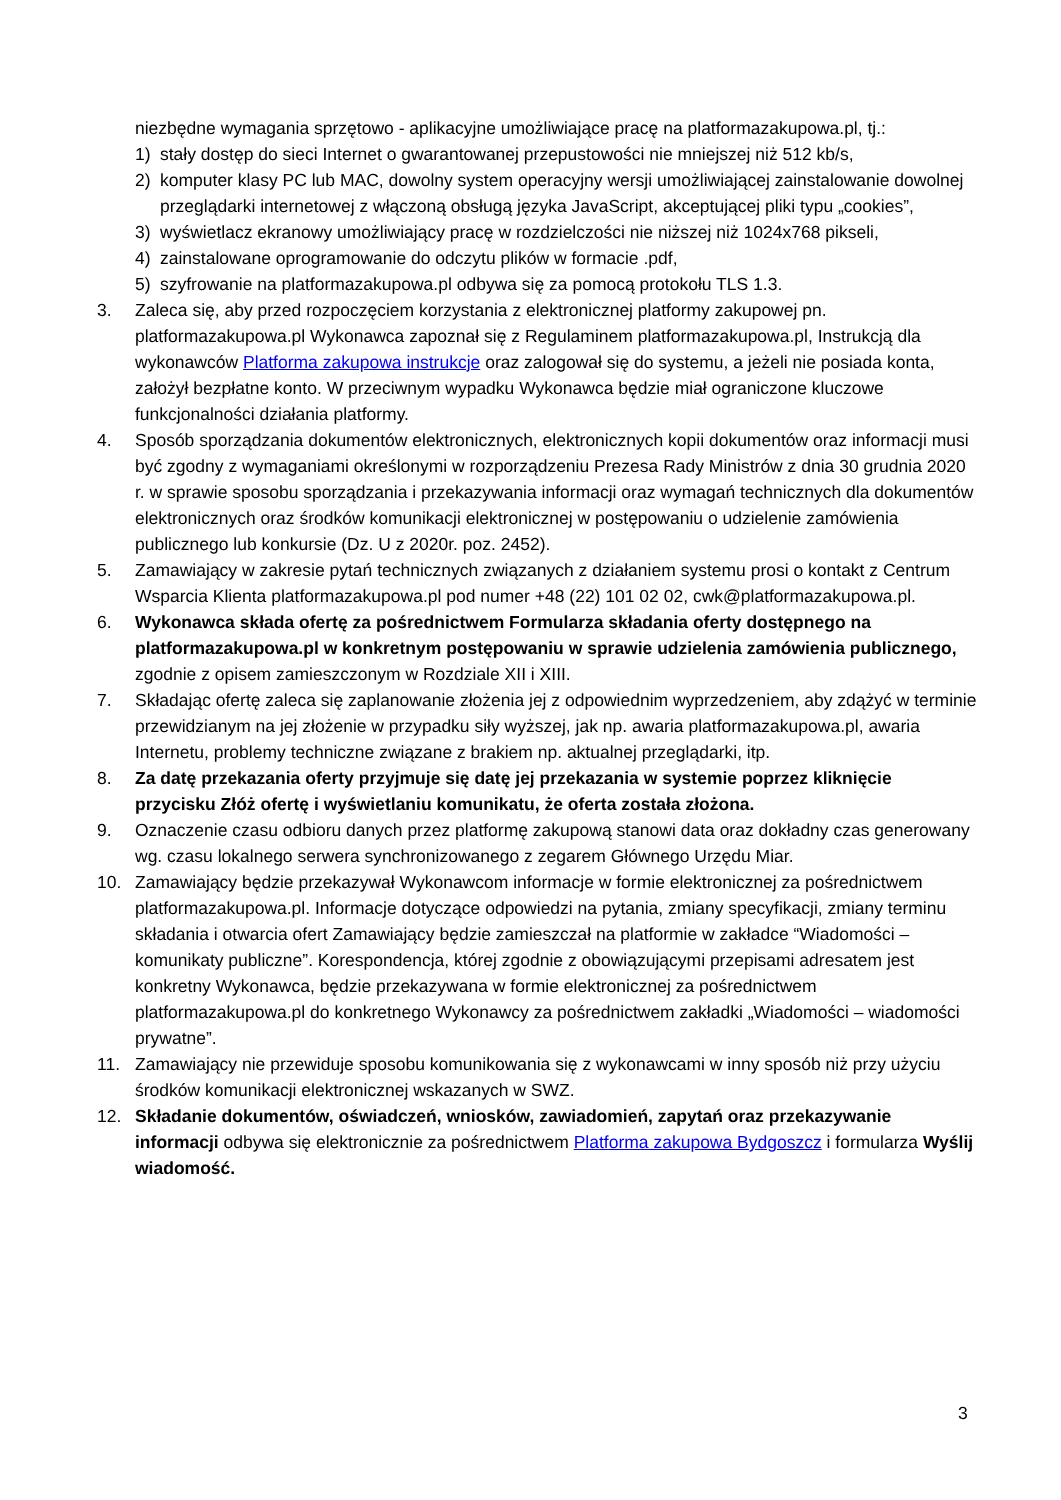niezbędne wymagania sprzętowo - aplikacyjne umożliwiające pracę na platformazakupowa.pl, tj.:
1) stały dostęp do sieci Internet o gwarantowanej przepustowości nie mniejszej niż 512 kb/s,
2) komputer klasy PC lub MAC, dowolny system operacyjny wersji umożliwiającej zainstalowanie dowolnej przeglądarki internetowej z włączoną obsługą języka JavaScript, akceptującej pliki typu „cookies”,
3) wyświetlacz ekranowy umożliwiający pracę w rozdzielczości nie niższej niż 1024x768 pikseli,
4) zainstalowane oprogramowanie do odczytu plików w formacie .pdf,
5) szyfrowanie na platformazakupowa.pl odbywa się za pomocą protokołu TLS 1.3.
3. Zaleca się, aby przed rozpoczęciem korzystania z elektronicznej platformy zakupowej pn. platformazakupowa.pl Wykonawca zapoznał się z Regulaminem platformazakupowa.pl, Instrukcją dla wykonawców Platforma zakupowa instrukcje oraz zalogował się do systemu, a jeżeli nie posiada konta, założył bezpłatne konto. W przeciwnym wypadku Wykonawca będzie miał ograniczone kluczowe funkcjonalności działania platformy.
4. Sposób sporządzania dokumentów elektronicznych, elektronicznych kopii dokumentów oraz informacji musi być zgodny z wymaganiami określonymi w rozporządzeniu Prezesa Rady Ministrów z dnia 30 grudnia 2020 r. w sprawie sposobu sporządzania i przekazywania informacji oraz wymagań technicznych dla dokumentów elektronicznych oraz środków komunikacji elektronicznej w postępowaniu o udzielenie zamówienia publicznego lub konkursie (Dz. U z 2020r. poz. 2452).
5. Zamawiający w zakresie pytań technicznych związanych z działaniem systemu prosi o kontakt z Centrum Wsparcia Klienta platformazakupowa.pl pod numer +48 (22) 101 02 02, cwk@platformazakupowa.pl.
6. Wykonawca składa ofertę za pośrednictwem Formularza składania oferty dostępnego na platformazakupowa.pl w konkretnym postępowaniu w sprawie udzielenia zamówienia publicznego, zgodnie z opisem zamieszczonym w Rozdziale XII i XIII.
7. Składając ofertę zaleca się zaplanowanie złożenia jej z odpowiednim wyprzedzeniem, aby zdążyć w terminie przewidzianym na jej złożenie w przypadku siły wyższej, jak np. awaria platformazakupowa.pl, awaria Internetu, problemy techniczne związane z brakiem np. aktualnej przeglądarki, itp.
8. Za datę przekazania oferty przyjmuje się datę jej przekazania w systemie poprzez kliknięcie przycisku Złóż ofertę i wyświetlaniu komunikatu, że oferta została złożona.
9. Oznaczenie czasu odbioru danych przez platformę zakupową stanowi data oraz dokładny czas generowany wg. czasu lokalnego serwera synchronizowanego z zegarem Głównego Urzędu Miar.
10. Zamawiający będzie przekazywał Wykonawcom informacje w formie elektronicznej za pośrednictwem platformazakupowa.pl. Informacje dotyczące odpowiedzi na pytania, zmiany specyfikacji, zmiany terminu składania i otwarcia ofert Zamawiający będzie zamieszczał na platformie w zakładce “Wiadomości – komunikaty publiczne”. Korespondencja, której zgodnie z obowiązującymi przepisami adresatem jest konkretny Wykonawca, będzie przekazywana w formie elektronicznej za pośrednictwem platformazakupowa.pl do konkretnego Wykonawcy za pośrednictwem zakładki „Wiadomości – wiadomości prywatne”.
11. Zamawiający nie przewiduje sposobu komunikowania się z wykonawcami w inny sposób niż przy użyciu środków komunikacji elektronicznej wskazanych w SWZ.
12. Składanie dokumentów, oświadczeń, wniosków, zawiadomień, zapytań oraz przekazywanie informacji odbywa się elektronicznie za pośrednictwem Platforma zakupowa Bydgoszcz i formularza Wyślij wiadomość.
3